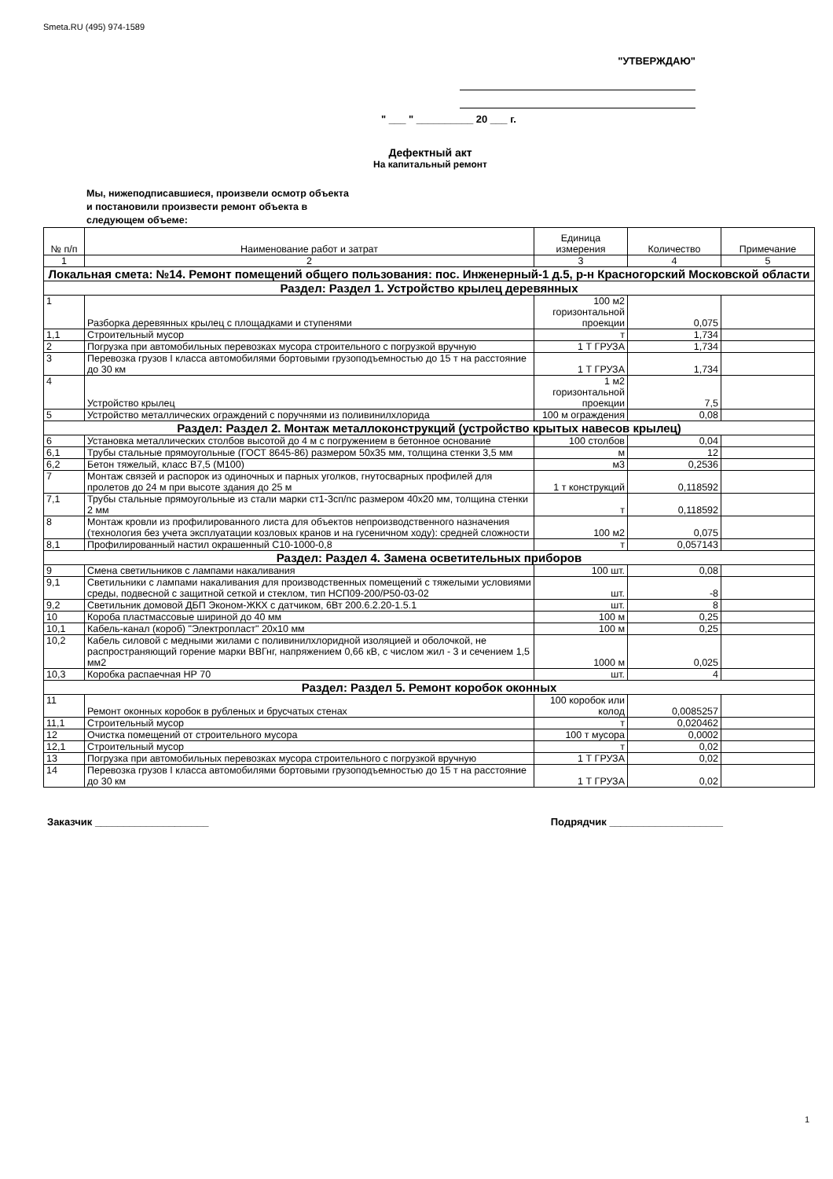Smeta.RU (495) 974-1589
"УТВЕРЖДАЮ"
" ___ " __________ 20 ___ г.
Дефектный акт
На капитальный ремонт
Мы, нижеподписавшиеся, произвели осмотр объекта
и постановили произвести ремонт объекта в
следующем объеме:
| № п/п | Наименование работ и затрат | Единица измерения | Количество | Примечание |
| --- | --- | --- | --- | --- |
| 1 | 2 | 3 | 4 | 5 |
| Локальная смета: №14. Ремонт помещений общего пользования: пос. Инженерный-1 д.5, р-н Красногорский Московской области | | | | |
| Раздел: Раздел 1. Устройство крылец деревянных | | | | |
| 1 | Разборка деревянных крылец с площадками и ступенями | 100 м2 горизонтальной проекции | 0,075 | |
| 1,1 | Строительный мусор | т | 1,734 | |
| 2 | Погрузка при автомобильных перевозках мусора строительного с погрузкой вручную | 1 Т ГРУЗА | 1,734 | |
| 3 | Перевозка грузов I класса автомобилями бортовыми грузоподъемностью до 15 т на расстояние до 30 км | 1 Т ГРУЗА | 1,734 | |
| 4 | Устройство крылец | 1 м2 горизонтальной проекции | 7,5 | |
| 5 | Устройство металлических ограждений с поручнями из поливинилхлорида | 100 м ограждения | 0,08 | |
| Раздел: Раздел 2. Монтаж металлоконструкций (устройство крытых навесов крылец) | | | | |
| 6 | Установка металлических столбов высотой до 4 м с погружением в бетонное основание | 100 столбов | 0,04 | |
| 6,1 | Трубы стальные прямоугольные (ГОСТ 8645-86) размером 50х35 мм, толщина стенки 3,5 мм | м | 12 | |
| 6,2 | Бетон тяжелый, класс В7,5 (М100) | м3 | 0,2536 | |
| 7 | Монтаж связей и распорок из одиночных и парных уголков, гнутосварных профилей для пролетов до 24 м при высоте здания до 25 м | 1 т конструкций | 0,118592 | |
| 7,1 | Трубы стальные прямоугольные из стали марки ст1-3сп/пс размером 40х20 мм, толщина стенки 2 мм | т | 0,118592 | |
| 8 | Монтаж кровли из профилированного листа для объектов непроизводственного назначения (технология без учета эксплуатации козловых кранов и на гусеничном ходу): средней сложности | 100 м2 | 0,075 | |
| 8,1 | Профилированный настил окрашенный С10-1000-0,8 | т | 0,057143 | |
| Раздел: Раздел 4. Замена осветительных приборов | | | | |
| 9 | Смена светильников с лампами накаливания | 100 шт. | 0,08 | |
| 9,1 | Светильники с лампами накаливания для производственных помещений с тяжелыми условиями среды, подвесной с защитной сеткой и стеклом, тип НСП09-200/Р50-03-02 | шт. | -8 | |
| 9,2 | Светильник домовой ДБП Эконом-ЖКХ с датчиком, 6Вт 200.6.2.20-1.5.1 | шт. | 8 | |
| 10 | Короба пластмассовые шириной до 40 мм | 100 м | 0,25 | |
| 10,1 | Кабель-канал (короб) "Электропласт" 20х10 мм | 100 м | 0,25 | |
| 10,2 | Кабель силовой с медными жилами с поливинилхлоридной изоляцией и оболочкой, не распространяющий горение марки ВВГнг, напряжением 0,66 кВ, с числом жил - 3 и сечением 1,5 мм2 | 1000 м | 0,025 | |
| 10,3 | Коробка распаечная НР 70 | шт. | 4 | |
| Раздел: Раздел 5. Ремонт коробок оконных | | | | |
| 11 | Ремонт оконных коробок в рубленых и брусчатых стенах | 100 коробок или колод | 0,0085257 | |
| 11,1 | Строительный мусор | т | 0,020462 | |
| 12 | Очистка помещений от строительного мусора | 100 т мусора | 0,0002 | |
| 12,1 | Строительный мусор | т | 0,02 | |
| 13 | Погрузка при автомобильных перевозках мусора строительного с погрузкой вручную | 1 Т ГРУЗА | 0,02 | |
| 14 | Перевозка грузов I класса автомобилями бортовыми грузоподъемностью до 15 т на расстояние до 30 км | 1 Т ГРУЗА | 0,02 | |
Заказчик ____________________ Подрядчик ____________________
1